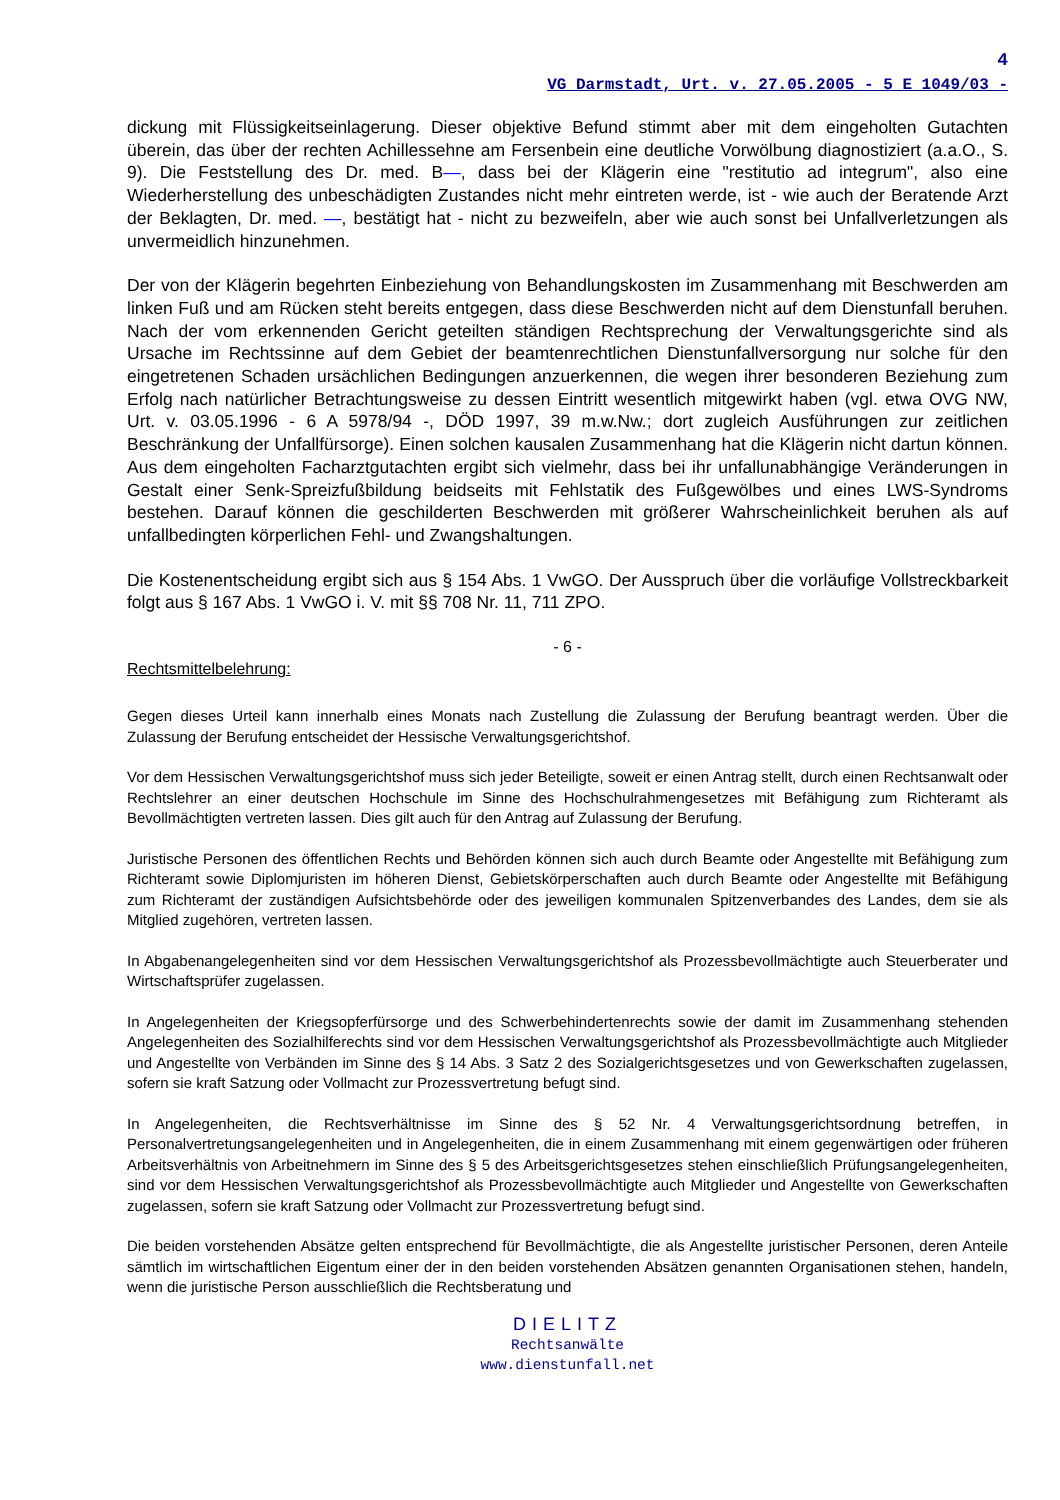4
VG Darmstadt, Urt. v. 27.05.2005 - 5 E 1049/03 -
dickung mit Flüssigkeitseinlagerung. Dieser objektive Befund stimmt aber mit dem eingeholten Gutachten überein, das über der rechten Achillessehne am Fersenbein eine deutliche Vorwölbung diagnostiziert (a.a.O., S. 9). Die Feststellung des Dr. med. B—, dass bei der Klägerin eine "restitutio ad integrum", also eine Wiederherstellung des unbeschädigten Zustandes nicht mehr eintreten werde, ist - wie auch der Beratende Arzt der Beklagten, Dr. med. —, bestätigt hat - nicht zu bezweifeln, aber wie auch sonst bei Unfallverletzungen als unvermeidlich hinzunehmen.
Der von der Klägerin begehrten Einbeziehung von Behandlungskosten im Zusammenhang mit Beschwerden am linken Fuß und am Rücken steht bereits entgegen, dass diese Beschwerden nicht auf dem Dienstunfall beruhen. Nach der vom erkennenden Gericht geteilten ständigen Rechtsprechung der Verwaltungsgerichte sind als Ursache im Rechtssinne auf dem Gebiet der beamtenrechtlichen Dienstunfallversorgung nur solche für den eingetretenen Schaden ursächlichen Bedingungen anzuerkennen, die wegen ihrer besonderen Beziehung zum Erfolg nach natürlicher Betrachtungsweise zu dessen Eintritt wesentlich mitgewirkt haben (vgl. etwa OVG NW, Urt. v. 03.05.1996 - 6 A 5978/94 -, DÖD 1997, 39 m.w.Nw.; dort zugleich Ausführungen zur zeitlichen Beschränkung der Unfallfürsorge). Einen solchen kausalen Zusammenhang hat die Klägerin nicht dartun können. Aus dem eingeholten Facharztgutachten ergibt sich vielmehr, dass bei ihr unfallunabhängige Veränderungen in Gestalt einer Senk-Spreizfußbildung beidseits mit Fehlstatik des Fußgewölbes und eines LWS-Syndroms bestehen. Darauf können die geschilderten Beschwerden mit größerer Wahrscheinlichkeit beruhen als auf unfallbedingten körperlichen Fehl- und Zwangshaltungen.
Die Kostenentscheidung ergibt sich aus § 154 Abs. 1 VwGO. Der Ausspruch über die vorläufige Vollstreckbarkeit folgt aus § 167 Abs. 1 VwGO i. V. mit §§ 708 Nr. 11, 711 ZPO.
- 6 -
Rechtsmittelbelehrung:
Gegen dieses Urteil kann innerhalb eines Monats nach Zustellung die Zulassung der Berufung beantragt werden. Über die Zulassung der Berufung entscheidet der Hessische Verwaltungsgerichtshof.
Vor dem Hessischen Verwaltungsgerichtshof muss sich jeder Beteiligte, soweit er einen Antrag stellt, durch einen Rechtsanwalt oder Rechtslehrer an einer deutschen Hochschule im Sinne des Hochschulrahmengesetzes mit Befähigung zum Richteramt als Bevollmächtigten vertreten lassen. Dies gilt auch für den Antrag auf Zulassung der Berufung.
Juristische Personen des öffentlichen Rechts und Behörden können sich auch durch Beamte oder Angestellte mit Befähigung zum Richteramt sowie Diplomjuristen im höheren Dienst, Gebietskörperschaften auch durch Beamte oder Angestellte mit Befähigung zum Richteramt der zuständigen Aufsichtsbehörde oder des jeweiligen kommunalen Spitzenverbandes des Landes, dem sie als Mitglied zugehören, vertreten lassen.
In Abgabenangelegenheiten sind vor dem Hessischen Verwaltungsgerichtshof als Prozessbevollmächtigte auch Steuerberater und Wirtschaftsprüfer zugelassen.
In Angelegenheiten der Kriegsopferfürsorge und des Schwerbehindertenrechts sowie der damit im Zusammenhang stehenden Angelegenheiten des Sozialhilferechts sind vor dem Hessischen Verwaltungsgerichtshof als Prozessbevollmächtigte auch Mitglieder und Angestellte von Verbänden im Sinne des § 14 Abs. 3 Satz 2 des Sozialgerichtsgesetzes und von Gewerkschaften zugelassen, sofern sie kraft Satzung oder Vollmacht zur Prozessvertretung befugt sind.
In Angelegenheiten, die Rechtsverhältnisse im Sinne des § 52 Nr. 4 Verwaltungsgerichtsordnung betreffen, in Personalvertretungsangelegenheiten und in Angelegenheiten, die in einem Zusammenhang mit einem gegenwärtigen oder früheren Arbeitsverhältnis von Arbeitnehmern im Sinne des § 5 des Arbeitsgerichtsgesetzes stehen einschließlich Prüfungsangelegenheiten, sind vor dem Hessischen Verwaltungsgerichtshof als Prozessbevollmächtigte auch Mitglieder und Angestellte von Gewerkschaften zugelassen, sofern sie kraft Satzung oder Vollmacht zur Prozessvertretung befugt sind.
Die beiden vorstehenden Absätze gelten entsprechend für Bevollmächtigte, die als Angestellte juristischer Personen, deren Anteile sämtlich im wirtschaftlichen Eigentum einer der in den beiden vorstehenden Absätzen genannten Organisationen stehen, handeln, wenn die juristische Person ausschließlich die Rechtsberatung und
DIELITZ
Rechtsanwälte
www.dienstunfall.net